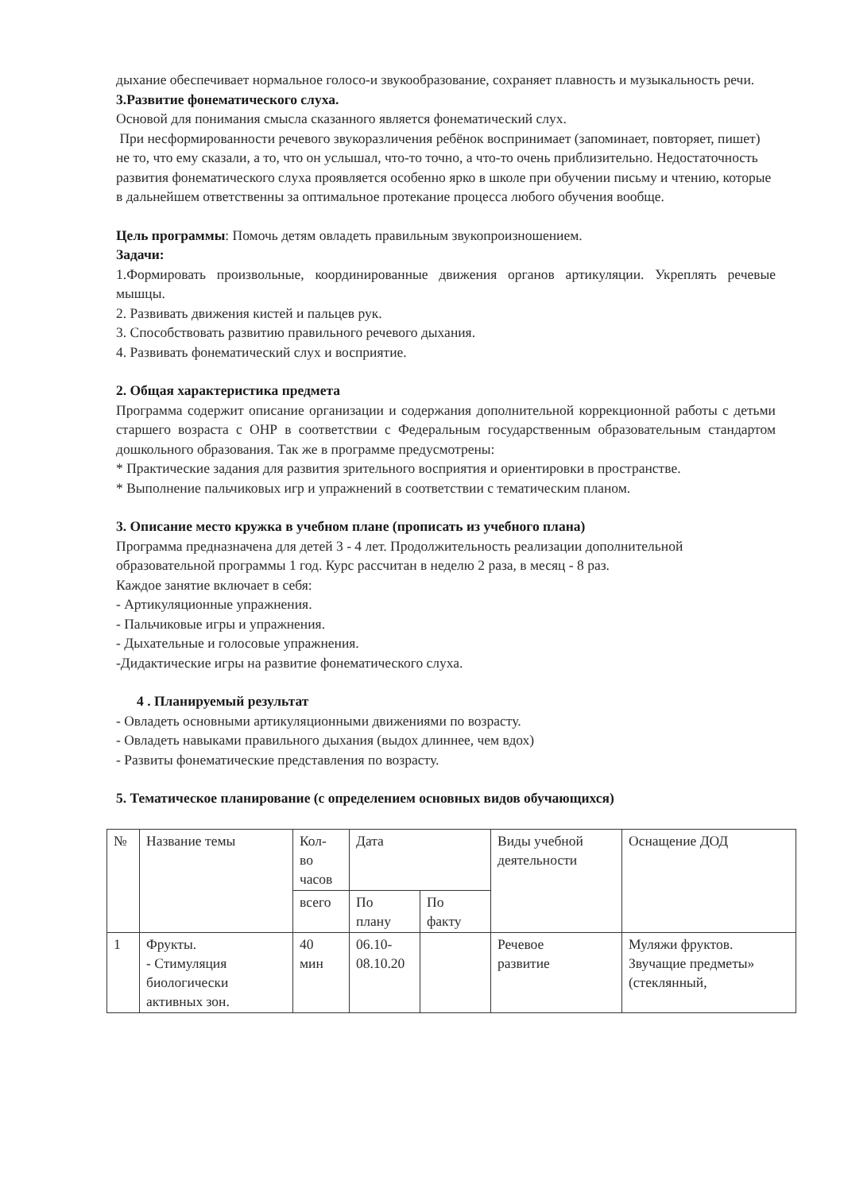дыхание обеспечивает нормальное голосо-и звукообразование, сохраняет плавность и музыкальность речи.
3.Развитие фонематического слуха.
Основой для понимания смысла сказанного является фонематический слух.
При несформированности речевого звукоразличения ребёнок воспринимает (запоминает, повторяет, пишет) не то, что ему сказали, а то, что он услышал, что-то точно, а что-то очень приблизительно. Недостаточность развития фонематического слуха проявляется особенно ярко в школе при обучении письму и чтению, которые в дальнейшем ответственны за оптимальное протекание процесса любого обучения вообще.
Цель программы: Помочь детям овладеть правильным звукопроизношением.
Задачи:
1.Формировать произвольные, координированные движения органов артикуляции. Укреплять речевые мышцы.
2. Развивать движения кистей и пальцев рук.
3. Способствовать развитию правильного речевого дыхания.
4. Развивать фонематический слух и восприятие.
2. Общая характеристика предмета
Программа содержит описание организации и содержания дополнительной коррекционной работы с детьми старшего возраста с ОНР в соответствии с Федеральным государственным образовательным стандартом дошкольного образования. Так же в программе предусмотрены:
* Практические задания для развития зрительного восприятия и ориентировки в пространстве.
* Выполнение пальчиковых игр и упражнений в соответствии с тематическим планом.
3. Описание место кружка в учебном плане (прописать из учебного плана)
Программа предназначена для детей 3 - 4 лет. Продолжительность реализации дополнительной образовательной программы 1 год. Курс рассчитан в неделю 2 раза, в месяц - 8 раз.
Каждое занятие включает в себя:
- Артикуляционные упражнения.
- Пальчиковые игры и упражнения.
- Дыхательные и голосовые упражнения.
-Дидактические игры на развитие фонематического слуха.
4 . Планируемый результат
- Овладеть основными артикуляционными движениями по возрасту.
- Овладеть навыками правильного дыхания (выдох длиннее, чем вдох)
- Развиты фонематические представления по возрасту.
5. Тематическое планирование (с определением основных видов обучающихся)
| № | Название темы | Кол- во часов | Дата | | Виды учебной деятельности | Оснащение ДОД |
| | | всего | По плану | По факту | | |
| 1 | Фрукты. - Стимуляция биологически активных зон. | 40 мин | 06.10- 08.10.20 | | Речевое развитие | Муляжи фруктов. Звучащие предметы» (стеклянный, |